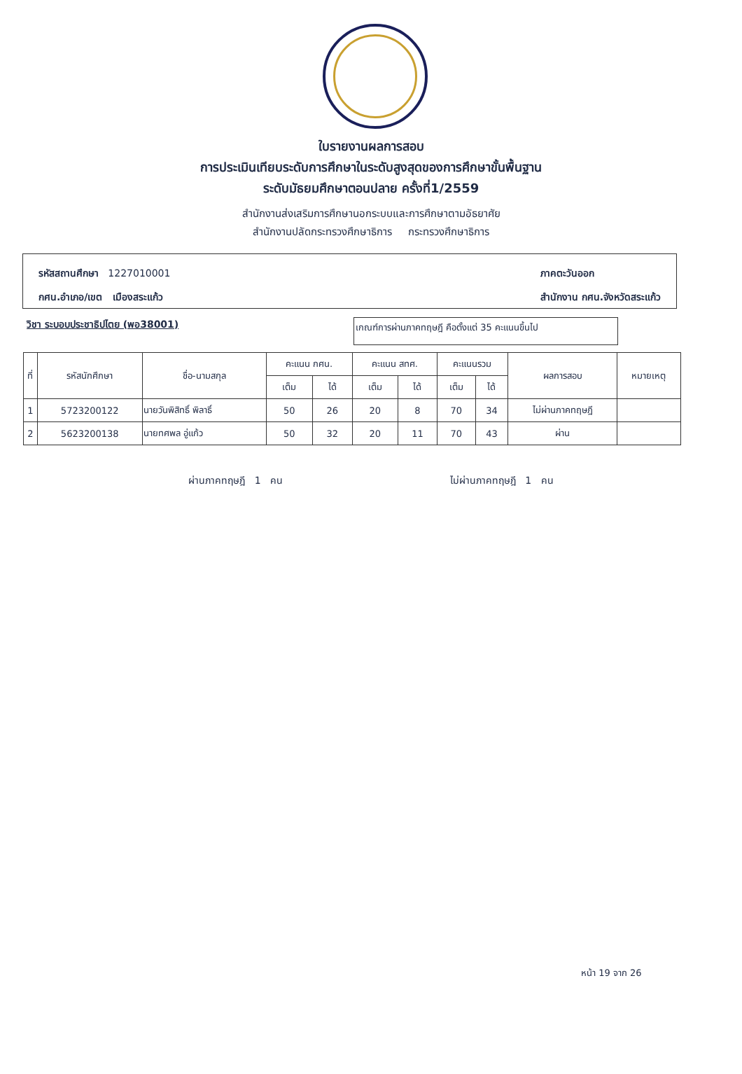ใบรายงานผลการสอบ
การประเมินเทียบระดับการศึกษาในระดับสูงสุดของการศึกษาขั้นพื้นฐาน
ระดับมัธยมศึกษาตอนปลาย ครั้งที่1/2559
สำนักงานส่งเสริมการศึกษานอกระบบและการศึกษาตามอัธยาศัย
สำนักงานปลัดกระทรวงศึกษาธิการ กระทรวงศึกษาธิการ
รหัสสถานศึกษา 1227010001
กศน.อำเภอ/เขต เมืองสระแก้ว
ภาคตะวันออก
สำนักงาน กศน.จังหวัดสระแก้ว
วิชา ระบอบประชาธิปไตย (พอ38001)
เกณฑ์การผ่านภาคทฤษฎี คือตั้งแต่ 35 คะแนนขึ้นไป
| ที่ | รหัสนักศึกษา | ชื่อ-นามสกุล | คะแนน กศน. | | คะแนน สทศ. | | คะแนนรวม | | ผลการสอบ | หมายเหตุ |
| --- | --- | --- | --- | --- | --- | --- | --- | --- | --- | --- |
| | | | เต็ม | ได้ | เต็ม | ได้ | เต็ม | ได้ | | |
| 1 | 5723200122 | นายวันพิสิทธิ์ พิลาธิ์ | 50 | 26 | 20 | 8 | 70 | 34 | ไม่ผ่านภาคทฤษฎี | |
| 2 | 5623200138 | นายทศพล อู่แก้ว | 50 | 32 | 20 | 11 | 70 | 43 | ผ่าน | |
ผ่านภาคทฤษฎี 1 คน ไม่ผ่านภาคทฤษฎี 1 คน
หน้า 19 จาก 26